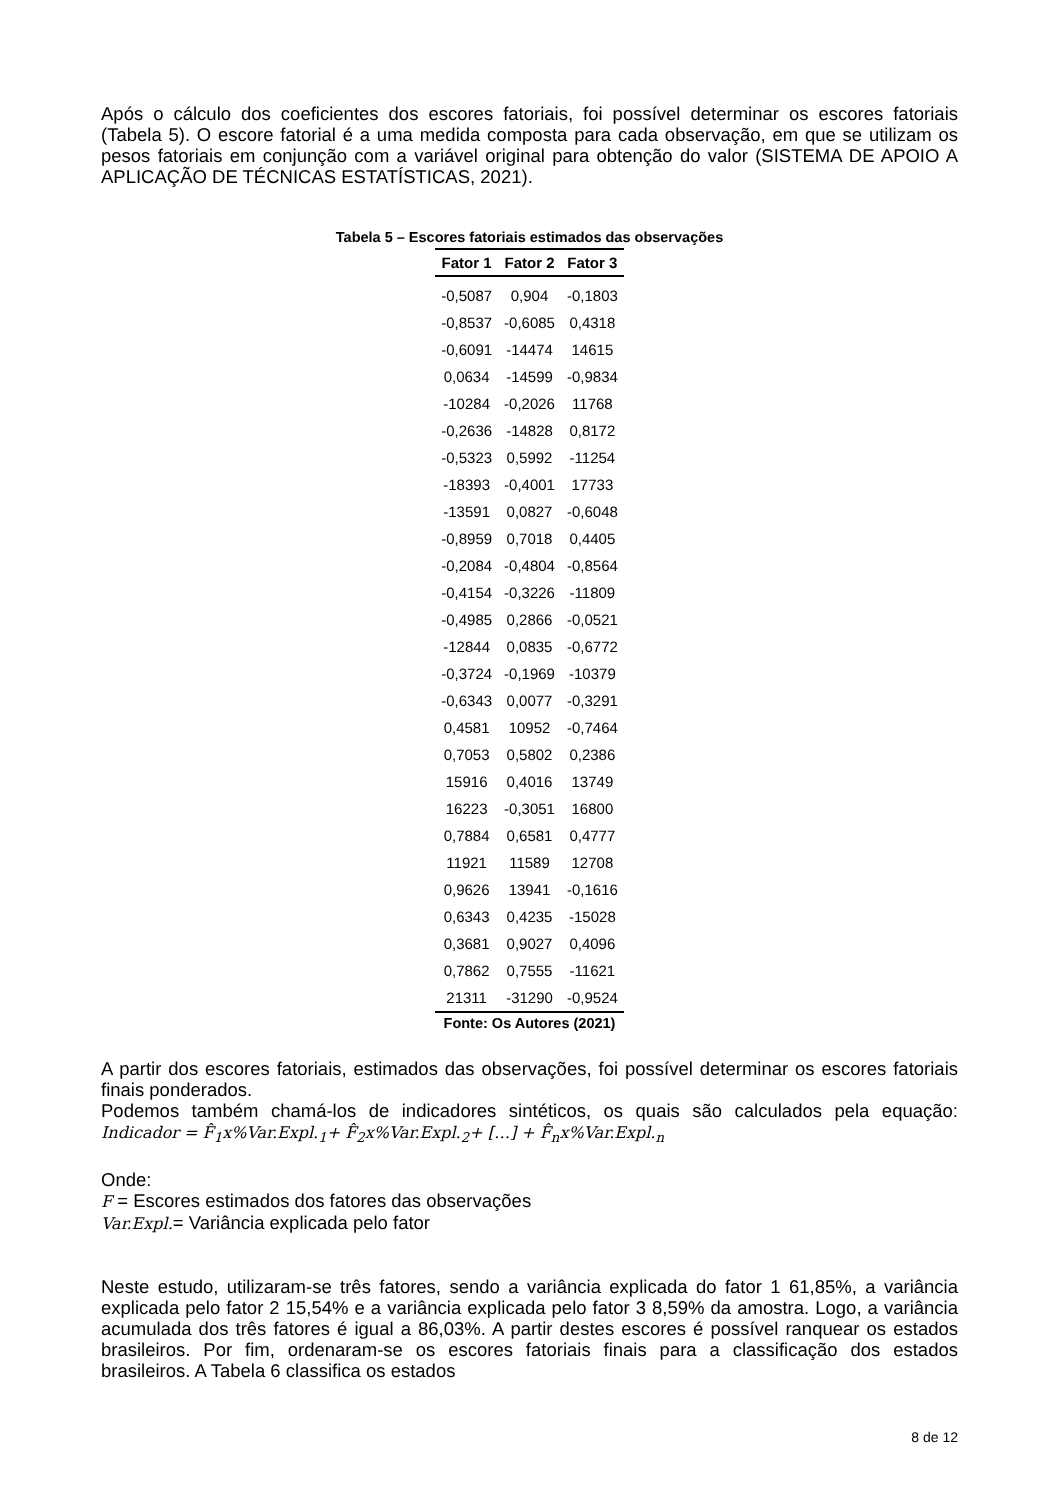Após o cálculo dos coeficientes dos escores fatoriais, foi possível determinar os escores fatoriais (Tabela 5). O escore fatorial é a uma medida composta para cada observação, em que se utilizam os pesos fatoriais em conjunção com a variável original para obtenção do valor (SISTEMA DE APOIO A APLICAÇÃO DE TÉCNICAS ESTATÍSTICAS, 2021).
Tabela 5 – Escores fatoriais estimados das observações
| Fator 1 | Fator 2 | Fator 3 |
| --- | --- | --- |
| -0,5087 | 0,904 | -0,1803 |
| -0,8537 | -0,6085 | 0,4318 |
| -0,6091 | -14474 | 14615 |
| 0,0634 | -14599 | -0,9834 |
| -10284 | -0,2026 | 11768 |
| -0,2636 | -14828 | 0,8172 |
| -0,5323 | 0,5992 | -11254 |
| -18393 | -0,4001 | 17733 |
| -13591 | 0,0827 | -0,6048 |
| -0,8959 | 0,7018 | 0,4405 |
| -0,2084 | -0,4804 | -0,8564 |
| -0,4154 | -0,3226 | -11809 |
| -0,4985 | 0,2866 | -0,0521 |
| -12844 | 0,0835 | -0,6772 |
| -0,3724 | -0,1969 | -10379 |
| -0,6343 | 0,0077 | -0,3291 |
| 0,4581 | 10952 | -0,7464 |
| 0,7053 | 0,5802 | 0,2386 |
| 15916 | 0,4016 | 13749 |
| 16223 | -0,3051 | 16800 |
| 0,7884 | 0,6581 | 0,4777 |
| 11921 | 11589 | 12708 |
| 0,9626 | 13941 | -0,1616 |
| 0,6343 | 0,4235 | -15028 |
| 0,3681 | 0,9027 | 0,4096 |
| 0,7862 | 0,7555 | -11621 |
| 21311 | -31290 | -0,9524 |
Fonte: Os Autores (2021)
A partir dos escores fatoriais, estimados das observações, foi possível determinar os escores fatoriais finais ponderados.
Podemos também chamá-los de indicadores sintéticos, os quais são calculados pela equação: Indicador = F̂<sub>1</sub>x%Var.Expl.<sub>1</sub>+ F̂<sub>2</sub>x%Var.Expl.<sub>2</sub>+ […] + F̂<sub>n</sub>x%Var.Expl.<sub>n</sub>
Onde:
F = Escores estimados dos fatores das observações
Var.Expl.= Variância explicada pelo fator
Neste estudo, utilizaram-se três fatores, sendo a variância explicada do fator 1 61,85%, a variância explicada pelo fator 2 15,54% e a variância explicada pelo fator 3 8,59% da amostra. Logo, a variância acumulada dos três fatores é igual a 86,03%. A partir destes escores é possível ranquear os estados brasileiros. Por fim, ordenaram-se os escores fatoriais finais para a classificação dos estados brasileiros. A Tabela 6 classifica os estados
8 de 12